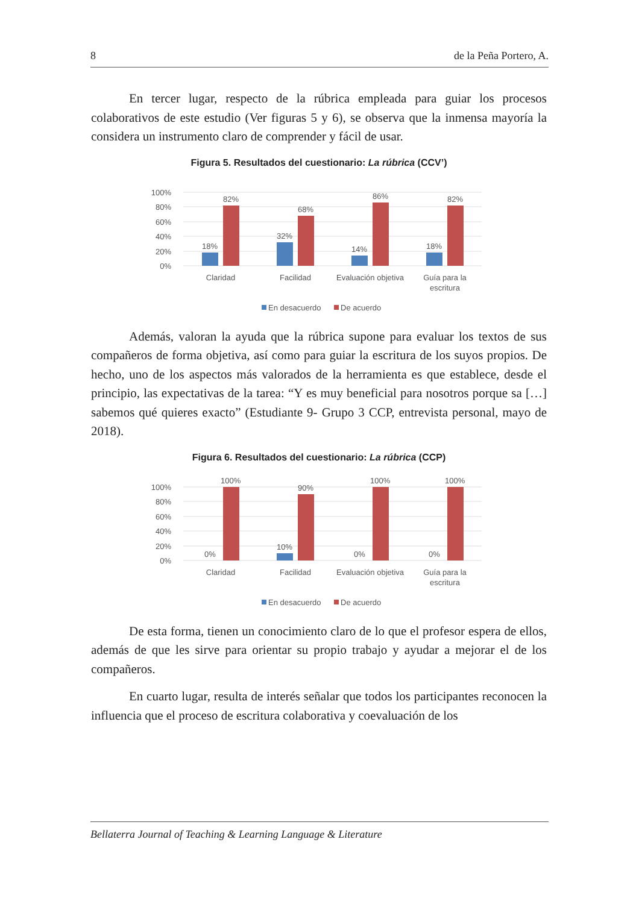8 de la Peña Portero, A.
En tercer lugar, respecto de la rúbrica empleada para guiar los procesos colaborativos de este estudio (Ver figuras 5 y 6), se observa que la inmensa mayoría la considera un instrumento claro de comprender y fácil de usar.
Figura 5. Resultados del cuestionario: La rúbrica (CCV’)
100%
80%
60%
40%
20%
0%
18%
82%
32%
68%
14%
86%
18%
82%
Claridad
Facilidad
Evaluación objetiva
Guía para la
escritura
En desacuerdo
De acuerdo
Además, valoran la ayuda que la rúbrica supone para evaluar los textos de sus compañeros de forma objetiva, así como para guiar la escritura de los suyos propios. De hecho, uno de los aspectos más valorados de la herramienta es que establece, desde el principio, las expectativas de la tarea: “Y es muy beneficial para nosotros porque sa […] sabemos qué quieres exacto” (Estudiante 9- Grupo 3 CCP, entrevista personal, mayo de 2018).
Figura 6. Resultados del cuestionario: La rúbrica (CCP)
100%
80%
60%
40%
20%
0%
0%
100%
10%
90%
0%
100%
0%
100%
Claridad
Facilidad
Evaluación objetiva
Guía para la
escritura
En desacuerdo
De acuerdo
De esta forma, tienen un conocimiento claro de lo que el profesor espera de ellos, además de que les sirve para orientar su propio trabajo y ayudar a mejorar el de los compañeros.
En cuarto lugar, resulta de interés señalar que todos los participantes reconocen la influencia que el proceso de escritura colaborativa y coevaluación de los
Bellaterra Journal of Teaching & Learning Language & Literature